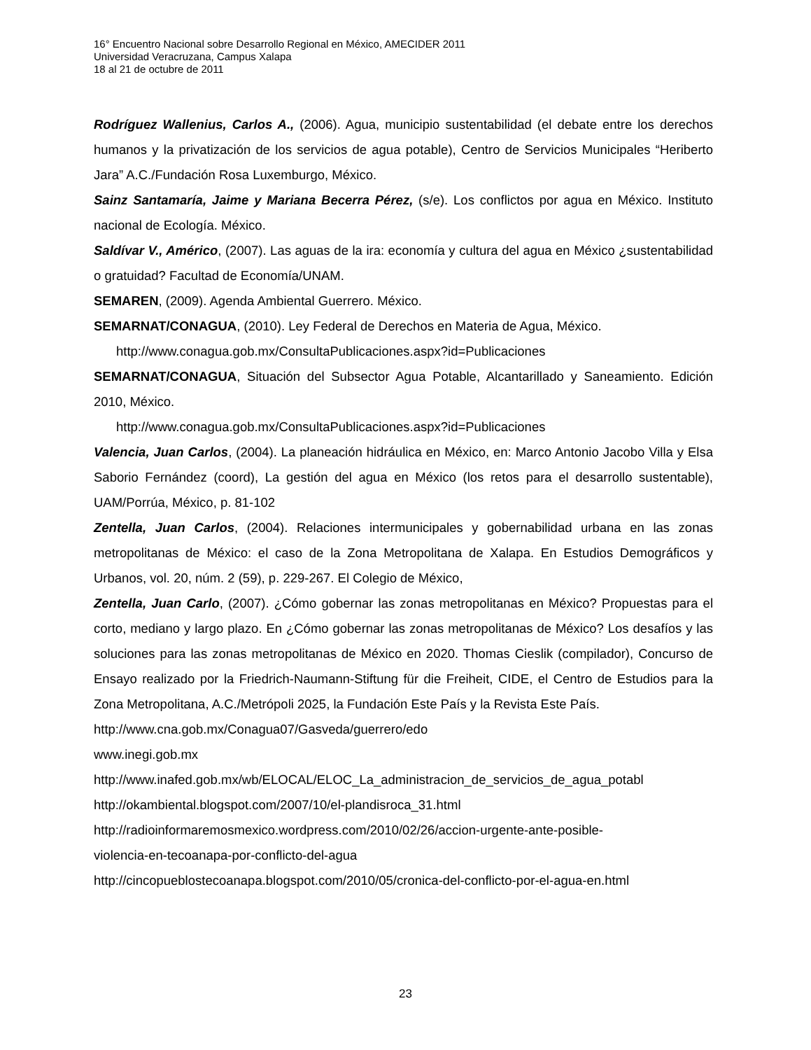16° Encuentro Nacional sobre Desarrollo Regional en México, AMECIDER 2011
Universidad Veracruzana, Campus Xalapa
18 al 21 de octubre de 2011
Rodríguez Wallenius, Carlos A., (2006). Agua, municipio sustentabilidad (el debate entre los derechos humanos y la privatización de los servicios de agua potable), Centro de Servicios Municipales “Heriberto Jara” A.C./Fundación Rosa Luxemburgo, México.
Sainz Santamaría, Jaime y Mariana Becerra Pérez, (s/e). Los conflictos por agua en México. Instituto nacional de Ecología. México.
Saldívar V., Américo, (2007). Las aguas de la ira: economía y cultura del agua en México ¿sustentabilidad o gratuidad? Facultad de Economía/UNAM.
SEMAREN, (2009). Agenda Ambiental Guerrero. México.
SEMARNAT/CONAGUA, (2010). Ley Federal de Derechos en Materia de Agua, México.
http://www.conagua.gob.mx/ConsultaPublicaciones.aspx?id=Publicaciones
SEMARNAT/CONAGUA, Situación del Subsector Agua Potable, Alcantarillado y Saneamiento. Edición 2010, México.
http://www.conagua.gob.mx/ConsultaPublicaciones.aspx?id=Publicaciones
Valencia, Juan Carlos, (2004). La planeación hidráulica en México, en: Marco Antonio Jacobo Villa y Elsa Saborio Fernández (coord), La gestión del agua en México (los retos para el desarrollo sustentable), UAM/Porrúa, México, p. 81-102
Zentella, Juan Carlos, (2004). Relaciones intermunicipales y gobernabilidad urbana en las zonas metropolitanas de México: el caso de la Zona Metropolitana de Xalapa. En Estudios Demográficos y Urbanos, vol. 20, núm. 2 (59), p. 229-267. El Colegio de México,
Zentella, Juan Carlo, (2007). ¿Cómo gobernar las zonas metropolitanas en México? Propuestas para el corto, mediano y largo plazo. En ¿Cómo gobernar las zonas metropolitanas de México? Los desafíos y las soluciones para las zonas metropolitanas de México en 2020. Thomas Cieslik (compilador), Concurso de Ensayo realizado por la Friedrich-Naumann-Stiftung für die Freiheit, CIDE, el Centro de Estudios para la Zona Metropolitana, A.C./Metrópoli 2025, la Fundación Este País y la Revista Este País.
http://www.cna.gob.mx/Conagua07/Gasveda/guerrero/edo
www.inegi.gob.mx
http://www.inafed.gob.mx/wb/ELOCAL/ELOC_La_administracion_de_servicios_de_agua_potabl
http://okambiental.blogspot.com/2007/10/el-plandisroca_31.html
http://radioinformaremosmexico.wordpress.com/2010/02/26/accion-urgente-ante-posible-
violencia-en-tecoanapa-por-conflicto-del-agua
http://cincopueblostecoanapa.blogspot.com/2010/05/cronica-del-conflicto-por-el-agua-en.html
23